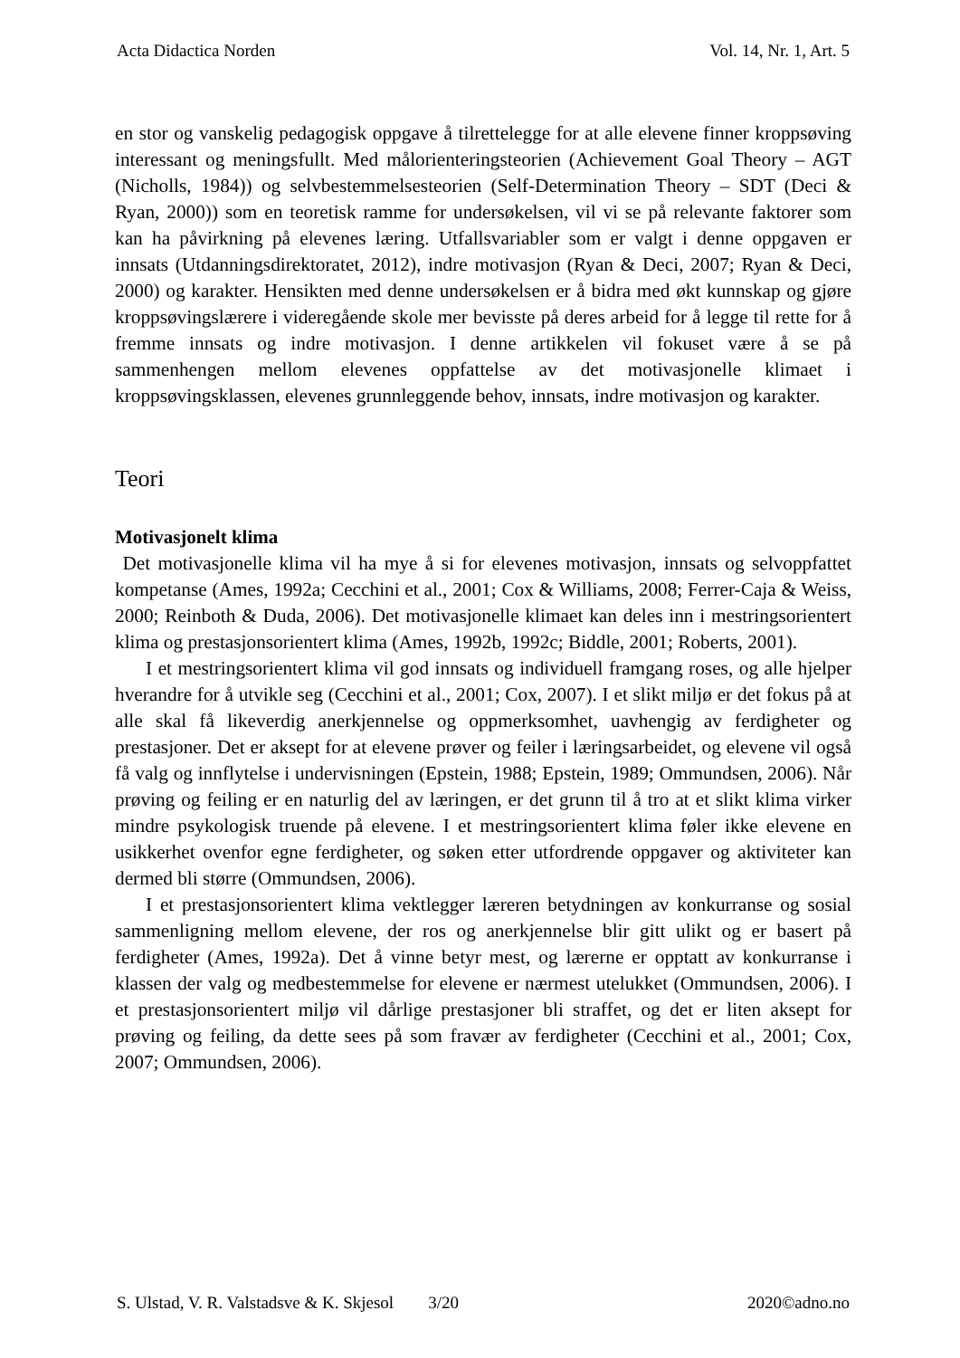Acta Didactica Norden Vol. 14, Nr. 1, Art. 5
en stor og vanskelig pedagogisk oppgave å tilrettelegge for at alle elevene finner kroppsøving interessant og meningsfullt. Med målorienteringsteorien (Achievement Goal Theory – AGT (Nicholls, 1984)) og selvbestemmelsesteorien (Self-Determination Theory – SDT (Deci & Ryan, 2000)) som en teoretisk ramme for undersøkelsen, vil vi se på relevante faktorer som kan ha påvirkning på elevenes læring. Utfallsvariabler som er valgt i denne oppgaven er innsats (Utdanningsdirektoratet, 2012), indre motivasjon (Ryan & Deci, 2007; Ryan & Deci, 2000) og karakter. Hensikten med denne undersøkelsen er å bidra med økt kunnskap og gjøre kroppsøvingslærere i videregående skole mer bevisste på deres arbeid for å legge til rette for å fremme innsats og indre motivasjon. I denne artikkelen vil fokuset være å se på sammenhengen mellom elevenes oppfattelse av det motivasjonelle klimaet i kroppsøvingsklassen, elevenes grunnleggende behov, innsats, indre motivasjon og karakter.
Teori
Motivasjonelt klima
Det motivasjonelle klima vil ha mye å si for elevenes motivasjon, innsats og selvoppfattet kompetanse (Ames, 1992a; Cecchini et al., 2001; Cox & Williams, 2008; Ferrer-Caja & Weiss, 2000; Reinboth & Duda, 2006). Det motivasjonelle klimaet kan deles inn i mestringsorientert klima og prestasjonsorientert klima (Ames, 1992b, 1992c; Biddle, 2001; Roberts, 2001).
I et mestringsorientert klima vil god innsats og individuell framgang roses, og alle hjelper hverandre for å utvikle seg (Cecchini et al., 2001; Cox, 2007). I et slikt miljø er det fokus på at alle skal få likeverdig anerkjennelse og oppmerksomhet, uavhengig av ferdigheter og prestasjoner. Det er aksept for at elevene prøver og feiler i læringsarbeidet, og elevene vil også få valg og innflytelse i undervisningen (Epstein, 1988; Epstein, 1989; Ommundsen, 2006). Når prøving og feiling er en naturlig del av læringen, er det grunn til å tro at et slikt klima virker mindre psykologisk truende på elevene. I et mestringsorientert klima føler ikke elevene en usikkerhet ovenfor egne ferdigheter, og søken etter utfordrende oppgaver og aktiviteter kan dermed bli større (Ommundsen, 2006).
I et prestasjonsorientert klima vektlegger læreren betydningen av konkurranse og sosial sammenligning mellom elevene, der ros og anerkjennelse blir gitt ulikt og er basert på ferdigheter (Ames, 1992a). Det å vinne betyr mest, og lærerne er opptatt av konkurranse i klassen der valg og medbestemmelse for elevene er nærmest utelukket (Ommundsen, 2006). I et prestasjonsorientert miljø vil dårlige prestasjoner bli straffet, og det er liten aksept for prøving og feiling, da dette sees på som fravær av ferdigheter (Cecchini et al., 2001; Cox, 2007; Ommundsen, 2006).
S. Ulstad, V. R. Valstadsve & K. Skjesol 3/20 2020©adno.no